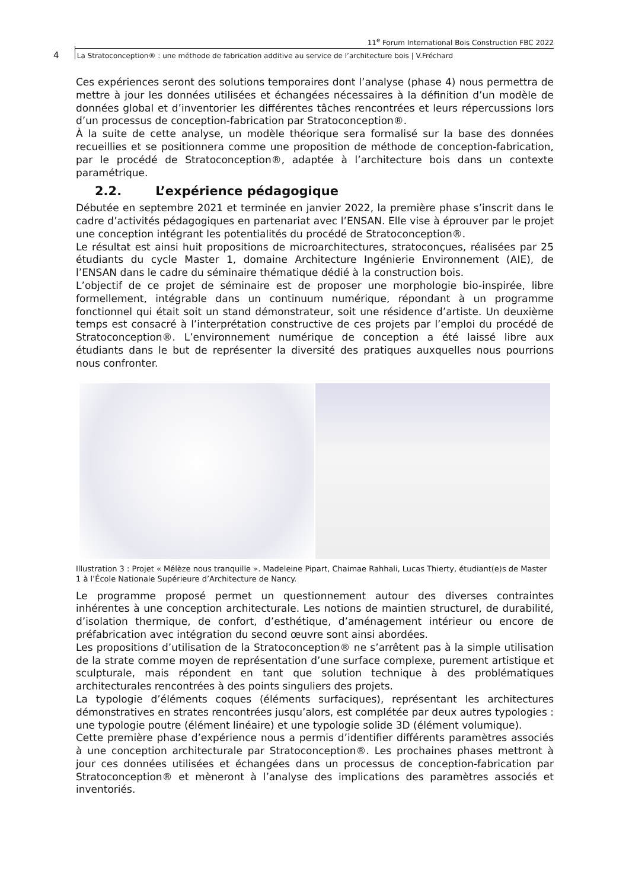11<sup>e</sup> Forum International Bois Construction FBC 2022
4 La Stratoconception® : une méthode de fabrication additive au service de l’architecture bois | V.Fréchard
Ces expériences seront des solutions temporaires dont l’analyse (phase 4) nous permettra de mettre à jour les données utilisées et échangées nécessaires à la définition d’un modèle de données global et d’inventorier les différentes tâches rencontrées et leurs répercussions lors d’un processus de conception-fabrication par Stratoconception®.
À la suite de cette analyse, un modèle théorique sera formalisé sur la base des données recueillies et se positionnera comme une proposition de méthode de conception-fabrication, par le procédé de Stratoconception®, adaptée à l’architecture bois dans un contexte paramétrique.
2.2. L’expérience pédagogique
Débutée en septembre 2021 et terminée en janvier 2022, la première phase s’inscrit dans le cadre d’activités pédagogiques en partenariat avec l’ENSAN. Elle vise à éprouver par le projet une conception intégrant les potentialités du procédé de Stratoconception®.
Le résultat est ainsi huit propositions de microarchitectures, stratoconçues, réalisées par 25 étudiants du cycle Master 1, domaine Architecture Ingénierie Environnement (AIE), de l’ENSAN dans le cadre du séminaire thématique dédié à la construction bois.
L’objectif de ce projet de séminaire est de proposer une morphologie bio-inspirée, libre formellement, intégrable dans un continuum numérique, répondant à un programme fonctionnel qui était soit un stand démonstrateur, soit une résidence d’artiste. Un deuxième temps est consacré à l’interprétation constructive de ces projets par l’emploi du procédé de Stratoconception®. L’environnement numérique de conception a été laissé libre aux étudiants dans le but de représenter la diversité des pratiques auxquelles nous pourrions nous confronter.
Illustration 3 : Projet « Mélèze nous tranquille ». Madeleine Pipart, Chaimae Rahhali, Lucas Thierty, étudiant(e)s de Master 1 à l’École Nationale Supérieure d’Architecture de Nancy.
Le programme proposé permet un questionnement autour des diverses contraintes inhérentes à une conception architecturale. Les notions de maintien structurel, de durabilité, d’isolation thermique, de confort, d’esthétique, d’aménagement intérieur ou encore de préfabrication avec intégration du second œuvre sont ainsi abordées.
Les propositions d’utilisation de la Stratoconception® ne s’arrêtent pas à la simple utilisation de la strate comme moyen de représentation d’une surface complexe, purement artistique et sculpturale, mais répondent en tant que solution technique à des problématiques architecturales rencontrées à des points singuliers des projets.
La typologie d’éléments coques (éléments surfaciques), représentant les architectures démonstratives en strates rencontrées jusqu’alors, est complétée par deux autres typologies : une typologie poutre (élément linéaire) et une typologie solide 3D (élément volumique).
Cette première phase d’expérience nous a permis d’identifier différents paramètres associés à une conception architecturale par Stratoconception®. Les prochaines phases mettront à jour ces données utilisées et échangées dans un processus de conception-fabrication par Stratoconception® et mèneront à l’analyse des implications des paramètres associés et inventoriés.